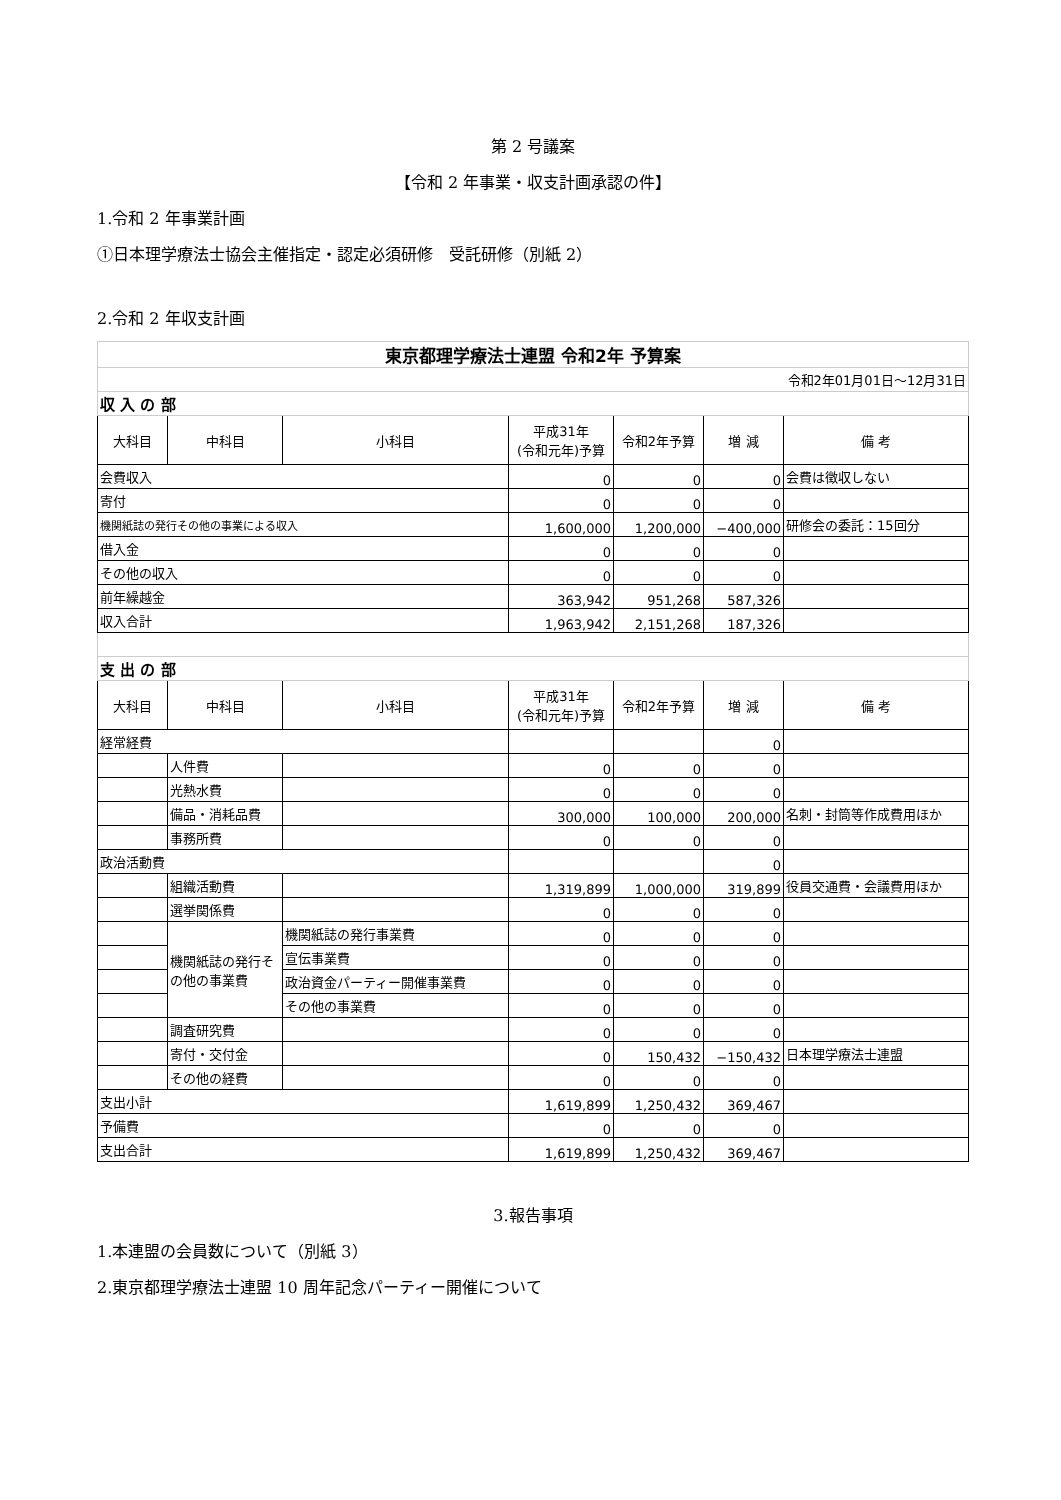第 2 号議案
【令和 2 年事業・収支計画承認の件】
1.令和 2 年事業計画
①日本理学療法士協会主催指定・認定必須研修　受託研修（別紙 2）
2.令和 2 年収支計画
| 東京都理学療法士連盟 令和2年 予算案 | | | | | | |
| 令和2年01月01日～12月31日 | | | | | | |
| 収 入 の 部 | | | | | | |
| 大科目 | 中科目 | 小科目 | 平成31年 (令和元年)予算 | 令和2年予算 | 増 減 | 備 考 |
| 会費収入 | | | 0 | 0 | 0 | 会費は徴収しない |
| 寄付 | | | 0 | 0 | 0 | |
| 機関紙誌の発行その他の事業による収入 | | | 1,600,000 | 1,200,000 | −400,000 | 研修会の委託：15回分 |
| 借入金 | | | 0 | 0 | 0 | |
| その他の収入 | | | 0 | 0 | 0 | |
| 前年繰越金 | | | 363,942 | 951,268 | 587,326 | |
| 収入合計 | | | 1,963,942 | 2,151,268 | 187,326 | |
| 支 出 の 部 | | | | | | |
| 大科目 | 中科目 | 小科目 | 平成31年 (令和元年)予算 | 令和2年予算 | 増 減 | 備 考 |
| 経常経費 | | | | | 0 | |
| | 人件費 | | 0 | 0 | 0 | |
| | 光熱水費 | | 0 | 0 | 0 | |
| | 備品・消耗品費 | | 300,000 | 100,000 | 200,000 | 名刺・封筒等作成費用ほか |
| | 事務所費 | | 0 | 0 | 0 | |
| 政治活動費 | | | | | 0 | |
| | 組織活動費 | | 1,319,899 | 1,000,000 | 319,899 | 役員交通費・会議費用ほか |
| | 選挙関係費 | | 0 | 0 | 0 | |
| | 機関紙誌の発行その他の事業費 | 機関紙誌の発行事業費 | 0 | 0 | 0 | |
| | | 宣伝事業費 | 0 | 0 | 0 | |
| | | 政治資金パーティー開催事業費 | 0 | 0 | 0 | |
| | | その他の事業費 | 0 | 0 | 0 | |
| | 調査研究費 | | 0 | 0 | 0 | |
| | 寄付・交付金 | | 0 | 150,432 | −150,432 | 日本理学療法士連盟 |
| | その他の経費 | | 0 | 0 | 0 | |
| 支出小計 | | | 1,619,899 | 1,250,432 | 369,467 | |
| 予備費 | | | 0 | 0 | 0 | |
| 支出合計 | | | 1,619,899 | 1,250,432 | 369,467 | |
3.報告事項
1.本連盟の会員数について（別紙 3）
2.東京都理学療法士連盟 10 周年記念パーティー開催について